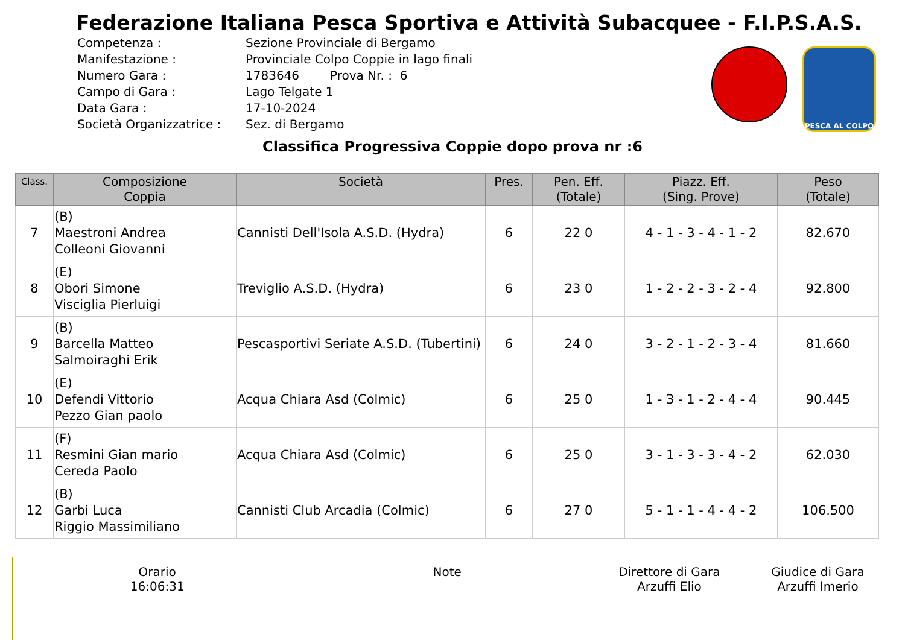Federazione Italiana Pesca Sportiva e Attività Subacquee - F.I.P.S.A.S.
| Competenza : | Sezione Provinciale di Bergamo |
| Manifestazione : | Provinciale Colpo Coppie in lago finali |
| Numero Gara : | 1783646 Prova Nr. : 6 |
| Campo di Gara : | Lago Telgate 1 |
| Data Gara : | 17-10-2024 |
| Società Organizzatrice : | Sez. di Bergamo |
PESCA AL COLPO
Classifica Progressiva Coppie dopo prova nr :6
| Class. | Composizione Coppia | Società | Pres. | Pen. Eff. (Totale) | Piazz. Eff. (Sing. Prove) | Peso (Totale) |
| --- | --- | --- | --- | --- | --- | --- |
| 7 | (B) Maestroni Andrea Colleoni Giovanni | Cannisti Dell'Isola A.S.D. (Hydra) | 6 | 22 0 | 4 - 1 - 3 - 4 - 1 - 2 | 82.670 |
| 8 | (E) Obori Simone Visciglia Pierluigi | Treviglio A.S.D. (Hydra) | 6 | 23 0 | 1 - 2 - 2 - 3 - 2 - 4 | 92.800 |
| 9 | (B) Barcella Matteo Salmoiraghi Erik | Pescasportivi Seriate A.S.D. (Tubertini) | 6 | 24 0 | 3 - 2 - 1 - 2 - 3 - 4 | 81.660 |
| 10 | (E) Defendi Vittorio Pezzo Gian paolo | Acqua Chiara Asd (Colmic) | 6 | 25 0 | 1 - 3 - 1 - 2 - 4 - 4 | 90.445 |
| 11 | (F) Resmini Gian mario Cereda Paolo | Acqua Chiara Asd (Colmic) | 6 | 25 0 | 3 - 1 - 3 - 3 - 4 - 2 | 62.030 |
| 12 | (B) Garbi Luca Riggio Massimiliano | Cannisti Club Arcadia (Colmic) | 6 | 27 0 | 5 - 1 - 1 - 4 - 4 - 2 | 106.500 |
| Orario 16:06:31 | Note | Direttore di Gara Arzuffi Elio Giudice di Gara Arzuffi Imerio |